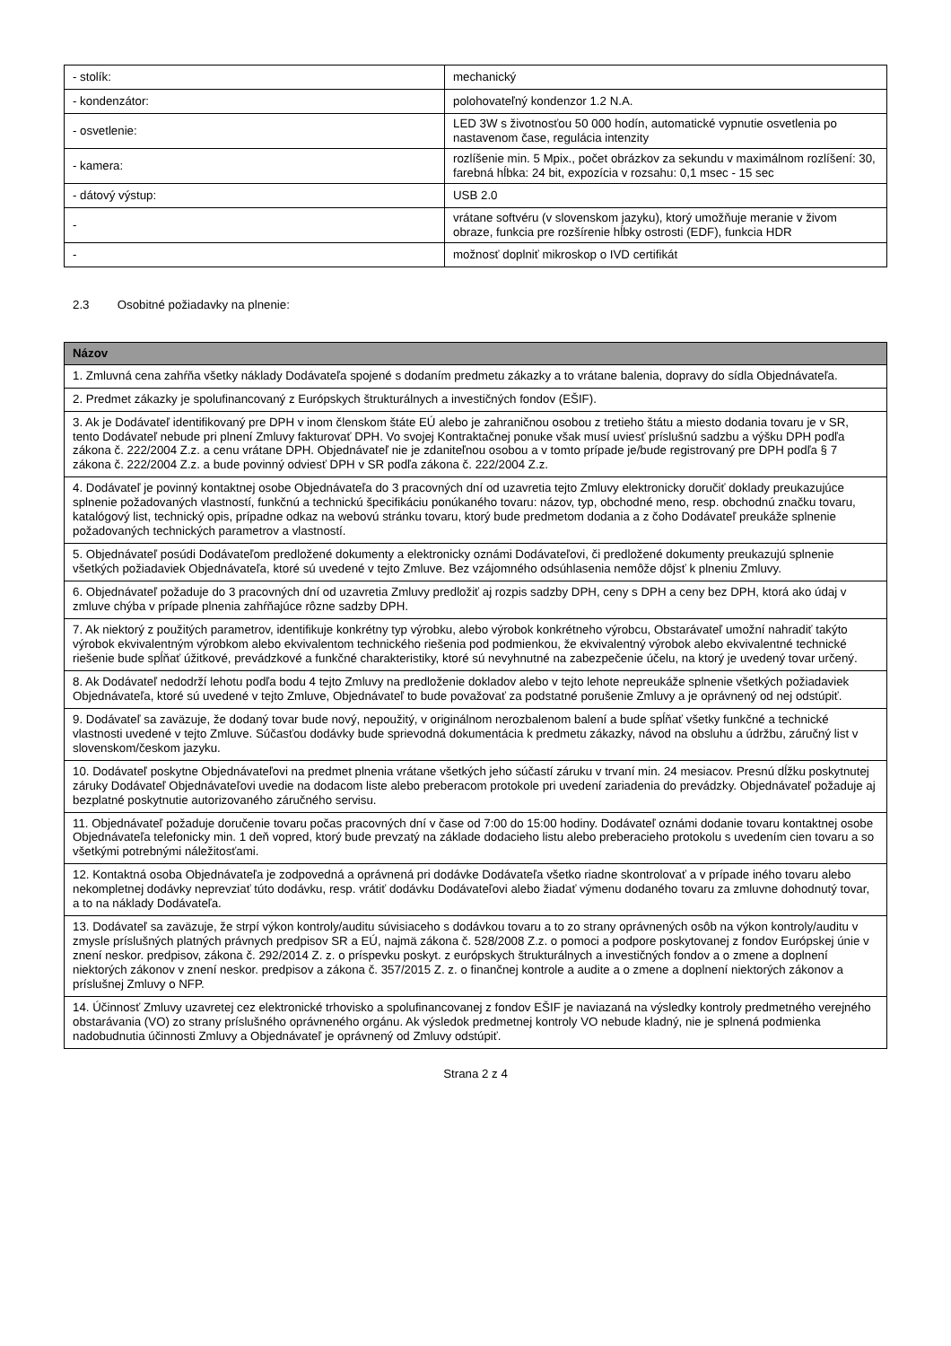| - stolík: | mechanický |
| - kondenzátor: | polohovateľný kondenzor 1.2 N.A. |
| - osvetlenie: | LED 3W s životnosťou 50 000 hodín, automatické vypnutie osvetlenia po nastavenom čase, regulácia intenzity |
| - kamera: | rozlíšenie min. 5 Mpix., počet obrázkov za sekundu v maximálnom rozlíšení: 30, farebná hĺbka: 24 bit, expozícia v rozsahu: 0,1 msec - 15 sec |
| - dátový výstup: | USB 2.0 |
| - | vrátane softvéru (v slovenskom jazyku), ktorý umožňuje meranie v živom obraze, funkcia pre rozšírenie hĺbky ostrosti (EDF), funkcia HDR |
| - | možnosť doplniť mikroskop o IVD certifikát |
2.3 Osobitné požiadavky na plnenie:
| Názov |
| --- |
| 1. Zmluvná cena zahŕňa všetky náklady Dodávateľa spojené s dodaním predmetu zákazky a to vrátane balenia, dopravy do sídla Objednávateľa. |
| 2. Predmet zákazky je spolufinancovaný z Európskych štrukturálnych a investičných fondov (EŠIF). |
| 3. Ak je Dodávateľ identifikovaný pre DPH v inom členskom štáte EÚ alebo je zahraničnou osobou z tretieho štátu a miesto dodania tovaru je v SR, tento Dodávateľ nebude pri plnení Zmluvy fakturovať DPH. Vo svojej Kontraktačnej ponuke však musí uviesť príslušnú sadzbu a výšku DPH podľa zákona č. 222/2004 Z.z. a cenu vrátane DPH. Objednávateľ nie je zdaniteľnou osobou a v tomto prípade je/bude registrovaný pre DPH podľa § 7 zákona č. 222/2004 Z.z. a bude povinný odviesť DPH v SR podľa zákona č. 222/2004 Z.z. |
| 4. Dodávateľ je povinný kontaktnej osobe Objednávateľa do 3 pracovných dní od uzavretia tejto Zmluvy elektronicky doručiť doklady preukazujúce splnenie požadovaných vlastností, funkčnú a technickú špecifikáciu ponúkaného tovaru: názov, typ, obchodné meno, resp. obchodnú značku tovaru, katalógový list, technický opis, prípadne odkaz na webovú stránku tovaru, ktorý bude predmetom dodania a z čoho Dodávateľ preukáže splnenie požadovaných technických parametrov a vlastností. |
| 5. Objednávateľ posúdi Dodávateľom predložené dokumenty a elektronicky oznámi Dodávateľovi, či predložené dokumenty preukazujú splnenie všetkých požiadaviek Objednávateľa, ktoré sú uvedené v tejto Zmluve. Bez vzájomného odsúhlasenia nemôže dôjsť k plneniu Zmluvy. |
| 6. Objednávateľ požaduje do 3 pracovných dní od uzavretia Zmluvy predložiť aj rozpis sadzby DPH, ceny s DPH a ceny bez DPH, ktorá ako údaj v zmluve chýba v prípade plnenia zahŕňajúce rôzne sadzby DPH. |
| 7. Ak niektorý z použitých parametrov, identifikuje konkrétny typ výrobku, alebo výrobok konkrétneho výrobcu, Obstarávateľ umožní nahradiť takýto výrobok ekvivalentným výrobkom alebo ekvivalentom technického riešenia pod podmienkou, že ekvivalentný výrobok alebo ekvivalentné technické riešenie bude spĺňať úžitkové, prevádzkové a funkčné charakteristiky, ktoré sú nevyhnutné na zabezpečenie účelu, na ktorý je uvedený tovar určený. |
| 8. Ak Dodávateľ nedodrží lehotu podľa bodu 4 tejto Zmluvy na predloženie dokladov alebo v tejto lehote nepreukáže splnenie všetkých požiadaviek Objednávateľa, ktoré sú uvedené v tejto Zmluve, Objednávateľ to bude považovať za podstatné porušenie Zmluvy a je oprávnený od nej odstúpiť. |
| 9. Dodávateľ sa zaväzuje, že dodaný tovar bude nový, nepoužitý, v originálnom nerozbalenom balení a bude spĺňať všetky funkčné a technické vlastnosti uvedené v tejto Zmluve. Súčasťou dodávky bude sprievodná dokumentácia k predmetu zákazky, návod na obsluhu a údržbu, záručný list v slovenskom/českom jazyku. |
| 10. Dodávateľ poskytne Objednávateľovi na predmet plnenia vrátane všetkých jeho súčastí záruku v trvaní min. 24 mesiacov. Presnú dĺžku poskytnutej záruky Dodávateľ Objednávateľovi uvedie na dodacom liste alebo preberacom protokole pri uvedení zariadenia do prevádzky. Objednávateľ požaduje aj bezplatné poskytnutie autorizovaného záručného servisu. |
| 11. Objednávateľ požaduje doručenie tovaru počas pracovných dní v čase od 7:00 do 15:00 hodiny. Dodávateľ oznámi dodanie tovaru kontaktnej osobe Objednávateľa telefonicky min. 1 deň vopred, ktorý bude prevzatý na základe dodacieho listu alebo preberacieho protokolu s uvedením cien tovaru a so všetkými potrebnými náležitosťami. |
| 12. Kontaktná osoba Objednávateľa je zodpovedná a oprávnená pri dodávke Dodávateľa všetko riadne skontrolovať a v prípade iného tovaru alebo nekompletnej dodávky neprevziať túto dodávku, resp. vrátiť dodávku Dodávateľovi alebo žiadať výmenu dodaného tovaru za zmluvne dohodnutý tovar, a to na náklady Dodávateľa. |
| 13. Dodávateľ sa zaväzuje, že strpí výkon kontroly/auditu súvisiaceho s dodávkou tovaru a to zo strany oprávnených osôb na výkon kontroly/auditu v zmysle príslušných platných právnych predpisov SR a EÚ, najmä zákona č. 528/2008 Z.z. o pomoci a podpore poskytovanej z fondov Európskej únie v znení neskor. predpisov, zákona č. 292/2014 Z. z. o príspevku poskyt. z európskych štrukturálnych a investičných fondov a o zmene a doplnení niektorých zákonov v znení neskor. predpisov a zákona č. 357/2015 Z. z. o finančnej kontrole a audite a o zmene a doplnení niektorých zákonov a príslušnej Zmluvy o NFP. |
| 14. Účinnosť Zmluvy uzavretej cez elektronické trhovisko a spolufinancovanej z fondov EŠIF je naviazaná na výsledky kontroly predmetného verejného obstarávania (VO) zo strany príslušného oprávneného orgánu. Ak výsledok predmetnej kontroly VO nebude kladný, nie je splnená podmienka nadobudnutia účinnosti Zmluvy a Objednávateľ je oprávnený od Zmluvy odstúpiť. |
Strana 2 z 4